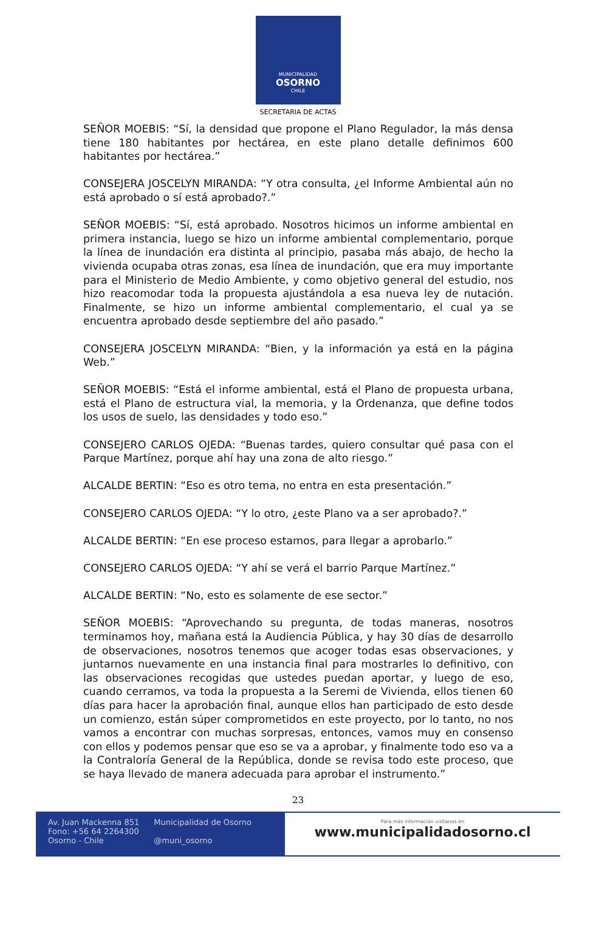MUNICIPALIDAD
OSORNO
CHILE
SECRETARIA DE ACTAS
SEÑOR MOEBIS: “Sí, la densidad que propone el Plano Regulador, la más densa tiene 180 habitantes por hectárea, en este plano detalle definimos 600 habitantes por hectárea.”
CONSEJERA JOSCELYN MIRANDA: “Y otra consulta, ¿el Informe Ambiental aún no está aprobado o sí está aprobado?.”
SEÑOR MOEBIS: “Sí, está aprobado. Nosotros hicimos un informe ambiental en primera instancia, luego se hizo un informe ambiental complementario, porque la línea de inundación era distinta al principio, pasaba más abajo, de hecho la vivienda ocupaba otras zonas, esa línea de inundación, que era muy importante para el Ministerio de Medio Ambiente, y como objetivo general del estudio, nos hizo reacomodar toda la propuesta ajustándola a esa nueva ley de nutación. Finalmente, se hizo un informe ambiental complementario, el cual ya se encuentra aprobado desde septiembre del año pasado.”
CONSEJERA JOSCELYN MIRANDA: “Bien, y la información ya está en la página Web.”
SEÑOR MOEBIS: “Está el informe ambiental, está el Plano de propuesta urbana, está el Plano de estructura vial, la memoria, y la Ordenanza, que define todos los usos de suelo, las densidades y todo eso.”
CONSEJERO CARLOS OJEDA: “Buenas tardes, quiero consultar qué pasa con el Parque Martínez, porque ahí hay una zona de alto riesgo.”
ALCALDE BERTIN: “Eso es otro tema, no entra en esta presentación.”
CONSEJERO CARLOS OJEDA: “Y lo otro, ¿este Plano va a ser aprobado?.”
ALCALDE BERTIN: “En ese proceso estamos, para llegar a aprobarlo.”
CONSEJERO CARLOS OJEDA: “Y ahí se verá el barrio Parque Martínez.”
ALCALDE BERTIN: “No, esto es solamente de ese sector.”
SEÑOR MOEBIS: “Aprovechando su pregunta, de todas maneras, nosotros terminamos hoy, mañana está la Audiencia Pública, y hay 30 días de desarrollo de observaciones, nosotros tenemos que acoger todas esas observaciones, y juntarnos nuevamente en una instancia final para mostrarles lo definitivo, con las observaciones recogidas que ustedes puedan aportar, y luego de eso, cuando cerramos, va toda la propuesta a la Seremi de Vivienda, ellos tienen 60 días para hacer la aprobación final, aunque ellos han participado de esto desde un comienzo, están súper comprometidos en este proyecto, por lo tanto, no nos vamos a encontrar con muchas sorpresas, entonces, vamos muy en consenso con ellos y podemos pensar que eso se va a aprobar, y finalmente todo eso va a la Contraloría General de la República, donde se revisa todo este proceso, que se haya llevado de manera adecuada para aprobar el instrumento.”
23
Av. Juan Mackenna 851
Fono: +56 64 2264300
Osorno - Chile
Municipalidad de Osorno
@muni_osorno
Para más información visítanos en
www.municipalidadosorno.cl